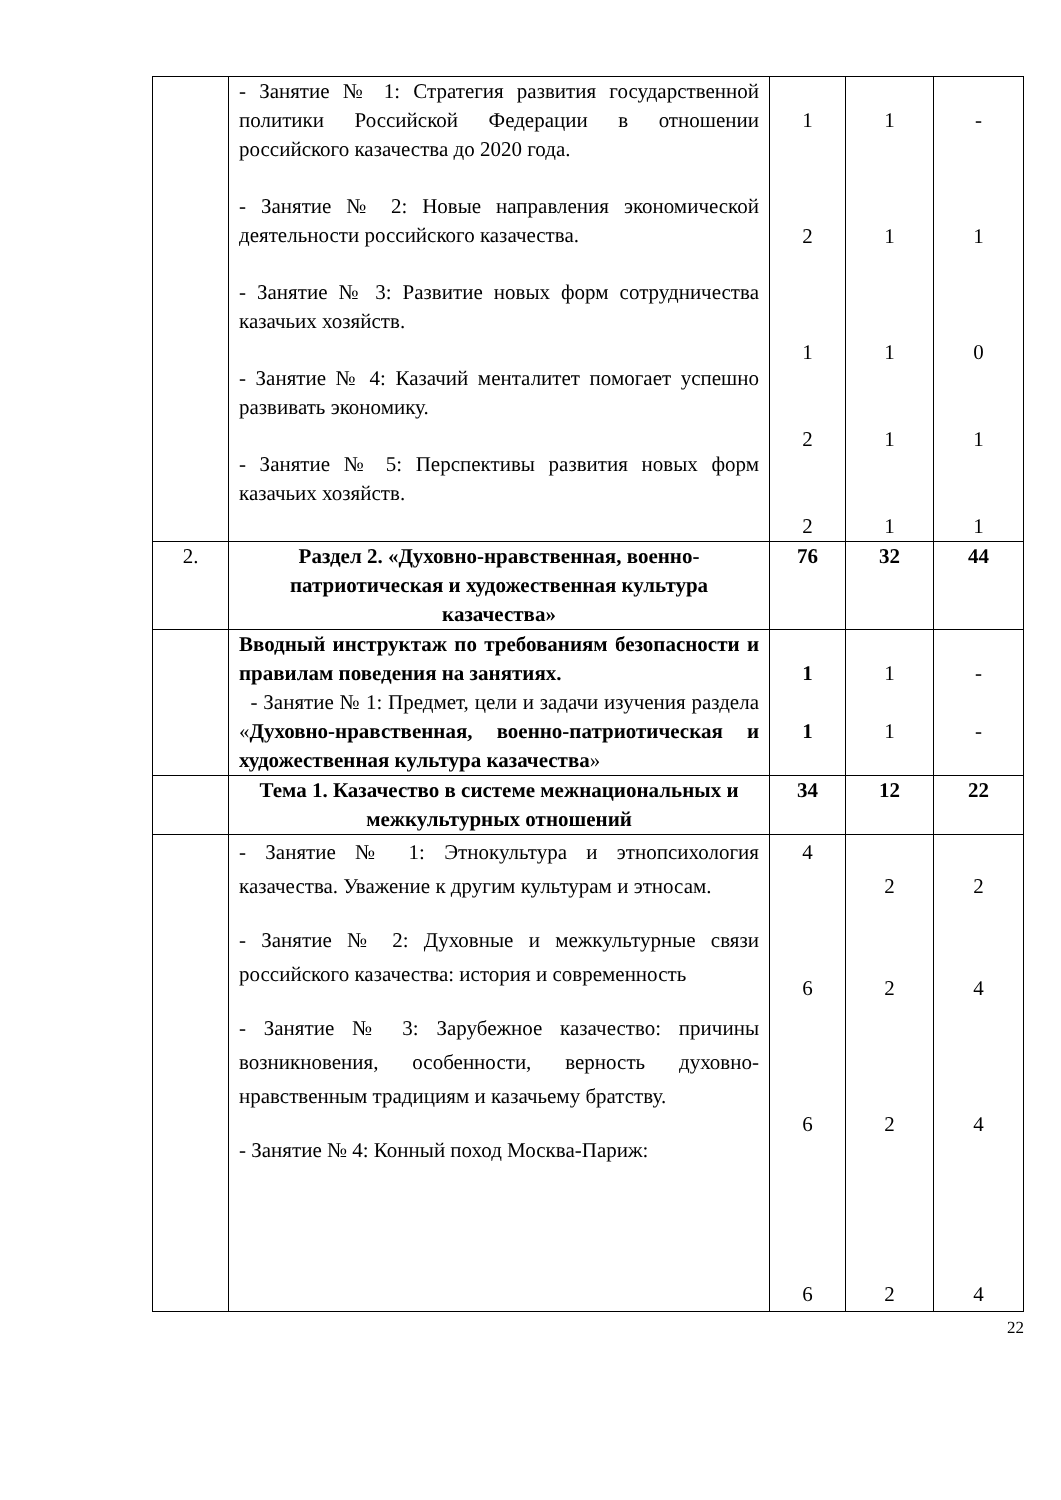| | - Занятие № 1: Стратегия развития государственной политики Российской Федерации в отношении российского казачества до 2020 года. - Занятие № 2: Новые направления экономической деятельности российского казачества. - Занятие № 3: Развитие новых форм сотрудничества казачьих хозяйств. - Занятие № 4: Казачий менталитет помогает успешно развивать экономику. - Занятие № 5: Перспективы развития новых форм казачьих хозяйств. | 1 2 1 2 2 | 1 1 1 1 1 | - 1 0 1 1 |
| 2. | Раздел 2. «Духовно-нравственная, военно-патриотическая и художественная культура казачества» | 76 | 32 | 44 |
| | Вводный инструктаж по требованиям безопасности и правилам поведения на занятиях. - Занятие № 1: Предмет, цели и задачи изучения раздела « Духовно-нравственная, военно-патриотическая и художественная культура казачества » | 1 1 | 1 1 | - - |
| | Тема 1. Казачество в системе межнациональных и межкультурных отношений | 34 | 12 | 22 |
| | - Занятие № 1: Этнокультура и этнопсихология казачества. Уважение к другим культурам и этносам. - Занятие № 2: Духовные и межкультурные связи российского казачества: история и современность - Занятие № 3: Зарубежное казачество: причины возникновения, особенности, верность духовно-нравственным традициям и казачьему братству. - Занятие № 4: Конный поход Москва-Париж: | 4 6 6 6 | 2 2 2 2 | 2 4 4 4 |
22